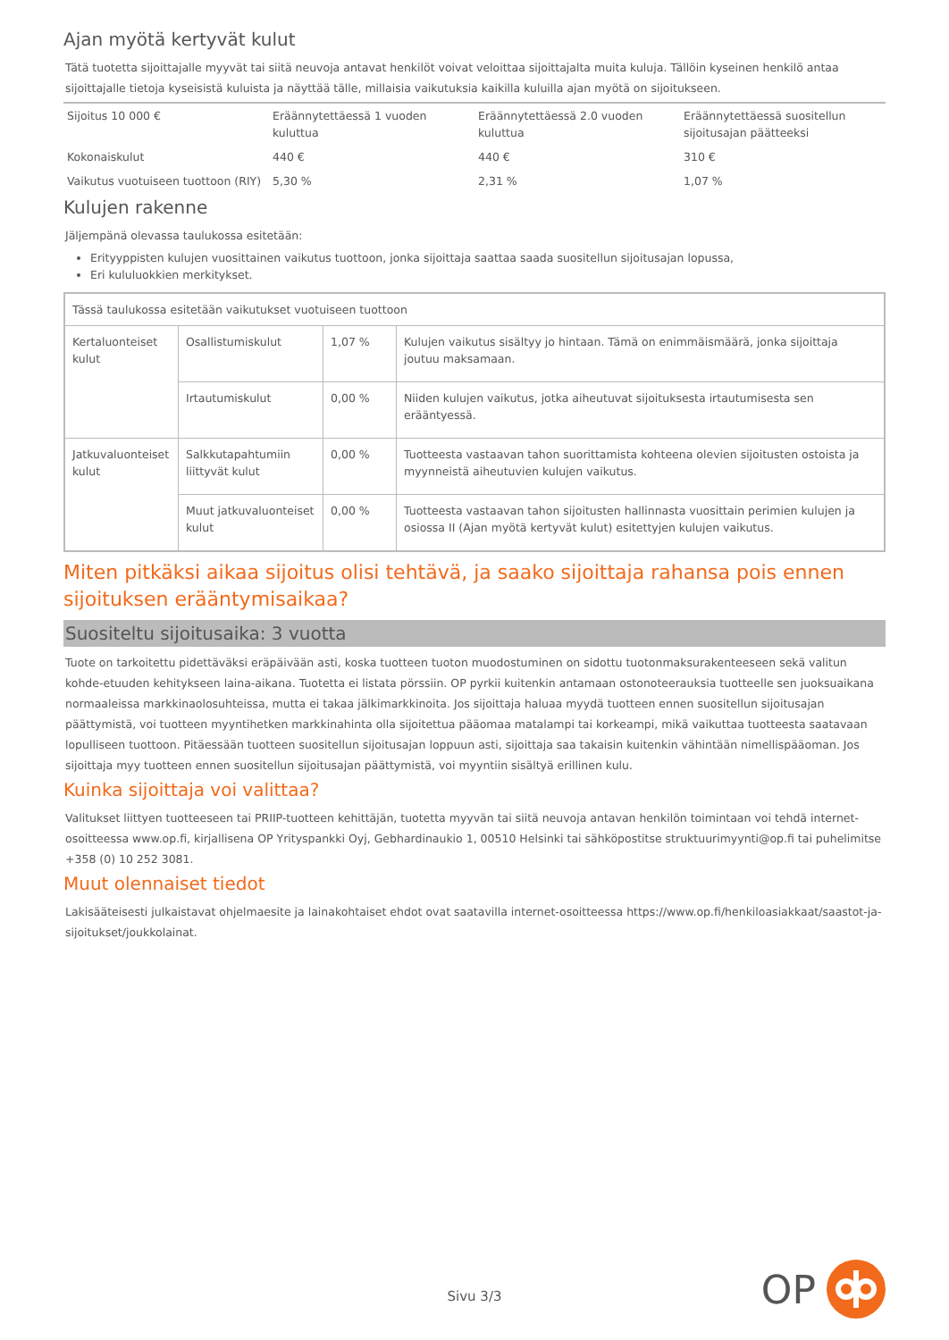Ajan myötä kertyvät kulut
Tätä tuotetta sijoittajalle myyvät tai siitä neuvoja antavat henkilöt voivat veloittaa sijoittajalta muita kuluja. Tällöin kyseinen henkilö antaa sijoittajalle tietoja kyseisistä kuluista ja näyttää tälle, millaisia vaikutuksia kaikilla kuluilla ajan myötä on sijoitukseen.
| Sijoitus 10 000 € | Eräännytettäessä 1 vuoden kuluttua | Eräännytettäessä 2.0 vuoden kuluttua | Eräännytettäessä suositellun sijoitusajan päätteeksi |
| Kokonaiskulut | 440 € | 440 € | 310 € |
| Vaikutus vuotuiseen tuottoon (RIY) | 5,30 % | 2,31 % | 1,07 % |
Kulujen rakenne
Jäljempänä olevassa taulukossa esitetään:
Erityyppisten kulujen vuosittainen vaikutus tuottoon, jonka sijoittaja saattaa saada suositellun sijoitusajan lopussa,
Eri kululuokkien merkitykset.
| Tässä taulukossa esitetään vaikutukset vuotuiseen tuottoon | | | |
| Kertaluonteiset kulut | Osallistumiskulut | 1,07 % | Kulujen vaikutus sisältyy jo hintaan. Tämä on enimmäismäärä, jonka sijoittaja joutuu maksamaan. |
| | Irtautumiskulut | 0,00 % | Niiden kulujen vaikutus, jotka aiheutuvat sijoituksesta irtautumisesta sen erääntyessä. |
| Jatkuvaluonteiset kulut | Salkkutapahtumiin liittyvät kulut | 0,00 % | Tuotteesta vastaavan tahon suorittamista kohteena olevien sijoitusten ostoista ja myynneistä aiheutuvien kulujen vaikutus. |
| | Muut jatkuvaluonteiset kulut | 0,00 % | Tuotteesta vastaavan tahon sijoitusten hallinnasta vuosittain perimien kulujen ja osiossa II (Ajan myötä kertyvät kulut) esitettyjen kulujen vaikutus. |
Miten pitkäksi aikaa sijoitus olisi tehtävä, ja saako sijoittaja rahansa pois ennen sijoituksen erääntymisaikaa?
Suositeltu sijoitusaika: 3 vuotta
Tuote on tarkoitettu pidettäväksi eräpäivään asti, koska tuotteen tuoton muodostuminen on sidottu tuotonmaksurakenteeseen sekä valitun kohde-etuuden kehitykseen laina-aikana. Tuotetta ei listata pörssiin. OP pyrkii kuitenkin antamaan ostonoteerauksia tuotteelle sen juoksuaikana normaaleissa markkinaolosuhteissa, mutta ei takaa jälkimarkkinoita. Jos sijoittaja haluaa myydä tuotteen ennen suositellun sijoitusajan päättymistä, voi tuotteen myyntihetken markkinahinta olla sijoitettua pääomaa matalampi tai korkeampi, mikä vaikuttaa tuotteesta saatavaan lopulliseen tuottoon. Pitäessään tuotteen suositellun sijoitusajan loppuun asti, sijoittaja saa takaisin kuitenkin vähintään nimellispääoman. Jos sijoittaja myy tuotteen ennen suositellun sijoitusajan päättymistä, voi myyntiin sisältyä erillinen kulu.
Kuinka sijoittaja voi valittaa?
Valitukset liittyen tuotteeseen tai PRIIP-tuotteen kehittäjän, tuotetta myyvän tai siitä neuvoja antavan henkilön toimintaan voi tehdä internet-osoitteessa www.op.fi, kirjallisena OP Yrityspankki Oyj, Gebhardinaukio 1, 00510 Helsinki tai sähköpostitse struktuurimyynti@op.fi tai puhelimitse +358 (0) 10 252 3081.
Muut olennaiset tiedot
Lakisääteisesti julkaistavat ohjelmaesite ja lainakohtaiset ehdot ovat saatavilla internet-osoitteessa https://www.op.fi/henkiloasiakkaat/saastot-ja-sijoitukset/joukkolainat.
Sivu 3/3
OP